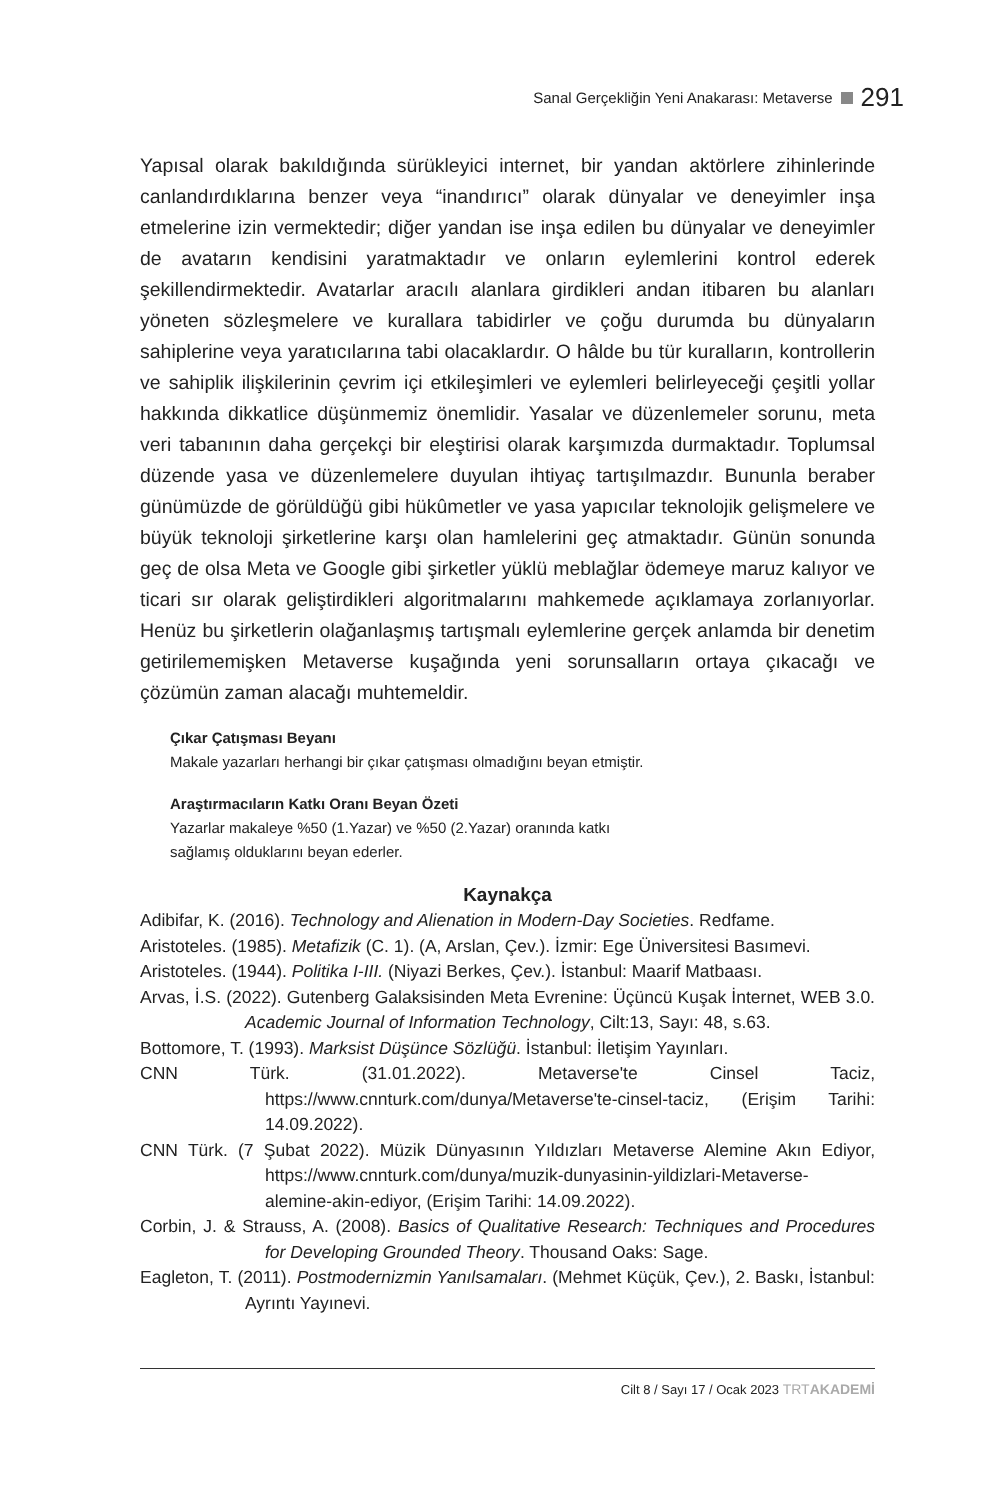Sanal Gerçekliğin Yeni Anakarası: Metaverse 291
Yapısal olarak bakıldığında sürükleyici internet, bir yandan aktörlere zihinlerinde canlandırdıklarına benzer veya “inandırıcı” olarak dünyalar ve deneyimler inşa etmelerine izin vermektedir; diğer yandan ise inşa edilen bu dünyalar ve deneyimler de avatarın kendisini yaratmaktadır ve onların eylemlerini kontrol ederek şekillendirmektedir. Avatarlar aracılı alanlara girdikleri andan itibaren bu alanları yöneten sözleşmelere ve kurallara tabidirler ve çoğu durumda bu dünyaların sahiplerine veya yaratıcılarına tabi olacaklardır. O hâlde bu tür kuralların, kontrollerin ve sahiplik ilişkilerinin çevrim içi etkileşimleri ve eylemleri belirleyeceği çeşitli yollar hakkında dikkatlice düşünmemiz önemlidir. Yasalar ve düzenlemeler sorunu, meta veri tabanının daha gerçekçi bir eleştirisi olarak karşımızda durmaktadır. Toplumsal düzende yasa ve düzenlemelere duyulan ihtiyaç tartışılmazdır. Bununla beraber günümüzde de görüldüğü gibi hükûmetler ve yasa yapıcılar teknolojik gelişmelere ve büyük teknoloji şirketlerine karşı olan hamlelerini geç atmaktadır. Günün sonunda geç de olsa Meta ve Google gibi şirketler yüklü meblağlar ödemeye maruz kalıyor ve ticari sır olarak geliştirdikleri algoritmalarını mahkemede açıklamaya zorlanıyorlar. Henüz bu şirketlerin olağanlaşmış tartışmalı eylemlerine gerçek anlamda bir denetim getirilememişken Metaverse kuşağında yeni sorunsalların ortaya çıkacağı ve çözümün zaman alacağı muhtemeldir.
Çıkar Çatışması Beyanı
Makale yazarları herhangi bir çıkar çatışması olmadığını beyan etmiştir.
Araştırmacıların Katkı Oranı Beyan Özeti
Yazarlar makaleye %50 (1.Yazar) ve %50 (2.Yazar) oranında katkı
sağlamış olduklarını beyan ederler.
Kaynakça
Adibifar, K. (2016). Technology and Alienation in Modern-Day Societies. Redfame.
Aristoteles. (1985). Metafizik (C. 1). (A, Arslan, Çev.). İzmir: Ege Üniversitesi Basımevi.
Aristoteles. (1944). Politika I-III. (Niyazi Berkes, Çev.). İstanbul: Maarif Matbaası.
Arvas, İ.S. (2022). Gutenberg Galaksisinden Meta Evrenine: Üçüncü Kuşak İnternet, WEB 3.0. Academic Journal of Information Technology, Cilt:13, Sayı: 48, s.63.
Bottomore, T. (1993). Marksist Düşünce Sözlüğü. İstanbul: İletişim Yayınları.
CNN Türk. (31.01.2022). Metaverse'te Cinsel Taciz, https://www.cnnturk.com/dunya/Metaverse'te-cinsel-taciz, (Erişim Tarihi: 14.09.2022).
CNN Türk. (7 Şubat 2022). Müzik Dünyasının Yıldızları Metaverse Alemine Akın Ediyor, https://www.cnnturk.com/dunya/muzik-dunyasinin-yildizlari-Metaverse-alemine-akin-ediyor, (Erişim Tarihi: 14.09.2022).
Corbin, J. & Strauss, A. (2008). Basics of Qualitative Research: Techniques and Procedures for Developing Grounded Theory. Thousand Oaks: Sage.
Eagleton, T. (2011). Postmodernizmin Yanılsamaları. (Mehmet Küçük, Çev.), 2. Baskı, İstanbul: Ayrıntı Yayınevi.
Cilt 8 / Sayı 17 / Ocak 2023 TRTAKADEMİ